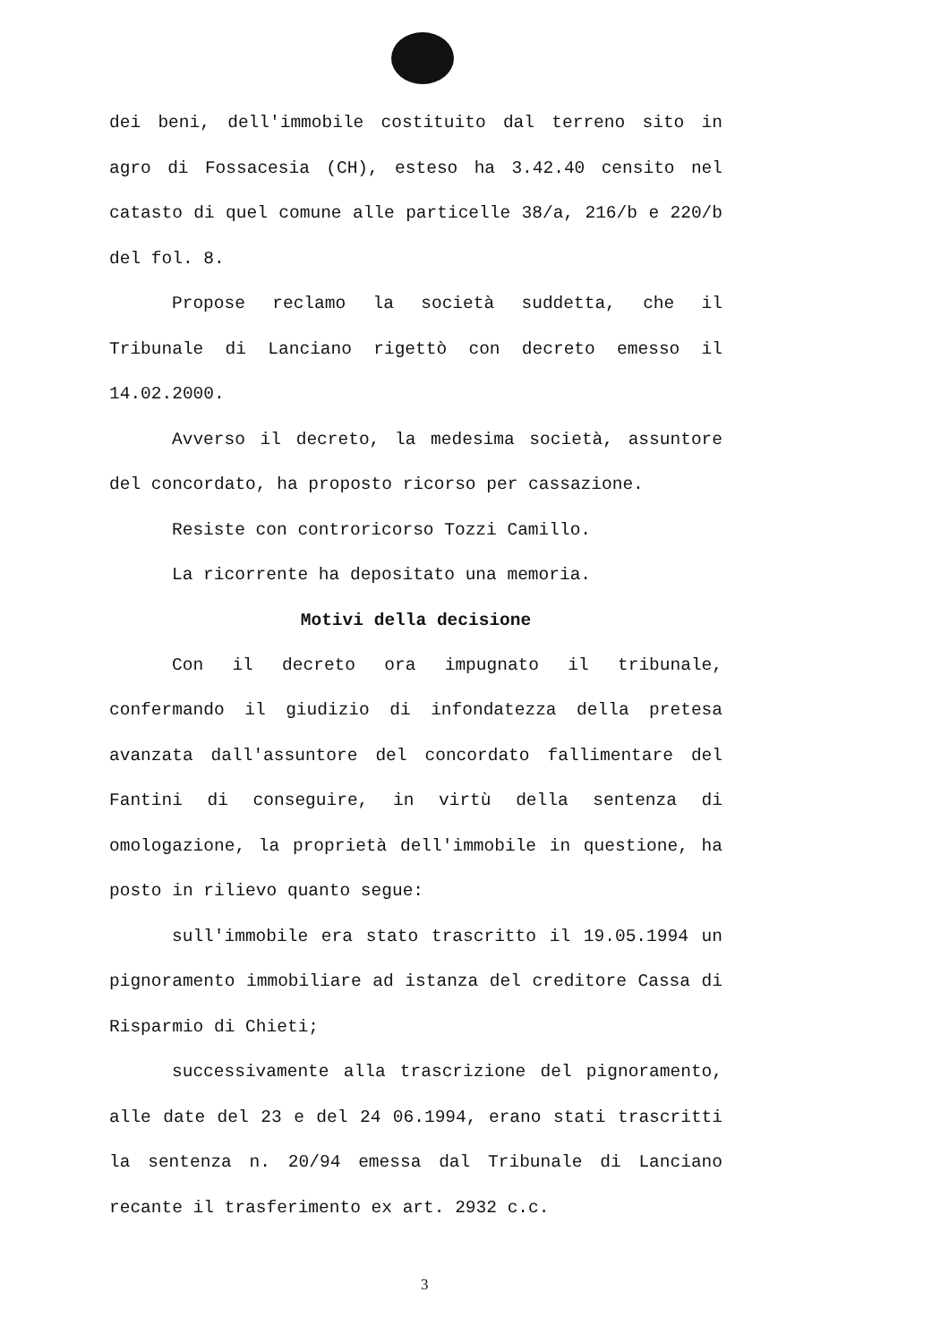dei beni, dell'immobile costituito dal terreno sito in agro di Fossacesia (CH), esteso ha 3.42.40 censito nel catasto di quel comune alle particelle 38/a, 216/b e 220/b del fol. 8.
Propose reclamo la società suddetta, che il Tribunale di Lanciano rigettò con decreto emesso il 14.02.2000.
Avverso il decreto, la medesima società, assuntore del concordato, ha proposto ricorso per cassazione.
Resiste con controricorso Tozzi Camillo.
La ricorrente ha depositato una memoria.
Motivi della decisione
Con il decreto ora impugnato il tribunale, confermando il giudizio di infondatezza della pretesa avanzata dall'assuntore del concordato fallimentare del Fantini di conseguire, in virtù della sentenza di omologazione, la proprietà dell'immobile in questione, ha posto in rilievo quanto segue:
sull'immobile era stato trascritto il 19.05.1994 un pignoramento immobiliare ad istanza del creditore Cassa di Risparmio di Chieti;
successivamente alla trascrizione del pignoramento, alle date del 23 e del 24 06.1994, erano stati trascritti la sentenza n. 20/94 emessa dal Tribunale di Lanciano recante il trasferimento ex art. 2932 c.c.
3